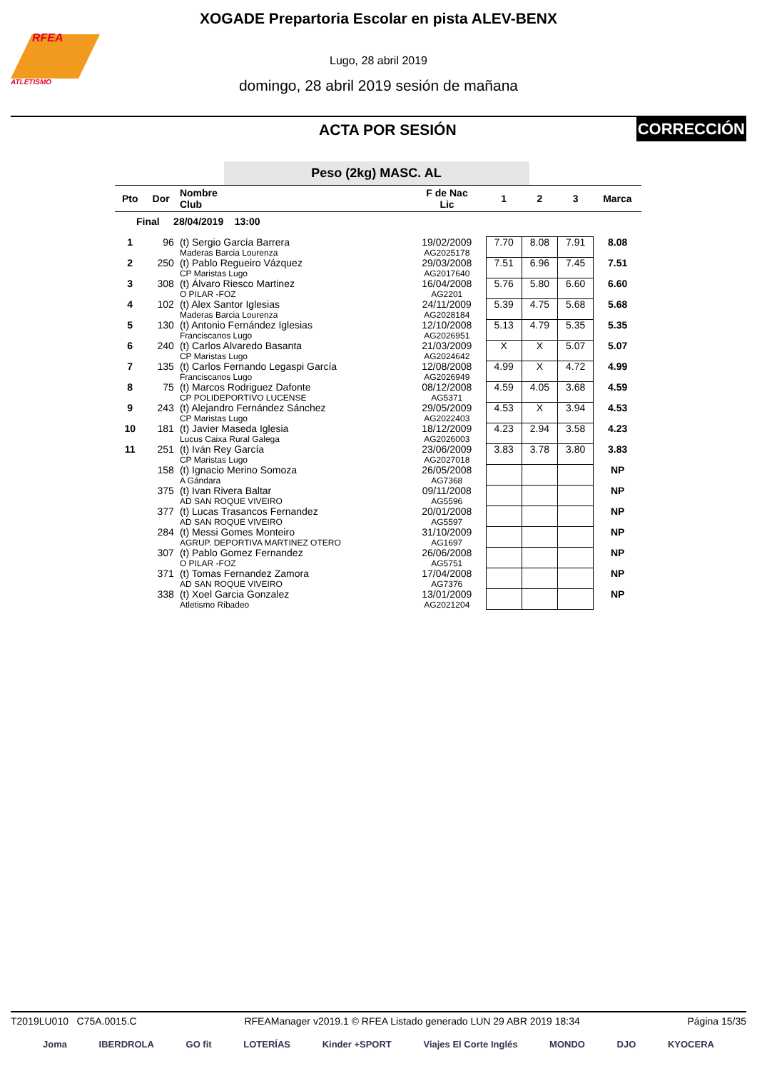RFEA
ATLETISMO
XOGADE Prepartoria Escolar en pista ALEV-BENX
Lugo, 28 abril 2019
domingo, 28 abril 2019 sesión de mañana
ACTA POR SESIÓN CORRECCIÓN
Peso (2kg) MASC. AL
| Pto | Dor | Nombre Club | F de Nac Lic | 1 | 2 | 3 | Marca |
| --- | --- | --- | --- | --- | --- | --- | --- |
| Final 28/04/2019 13:00 | | | | | | | |
| 1 | 96 | (t) Sergio García Barrera Maderas Barcia Lourenza | 19/02/2009 AG2025178 | 7.70 | 8.08 | 7.91 | 8.08 |
| 2 | 250 | (t) Pablo Regueiro Vázquez CP Maristas Lugo | 29/03/2008 AG2017640 | 7.51 | 6.96 | 7.45 | 7.51 |
| 3 | 308 | (t) Álvaro Riesco Martinez O PILAR -FOZ | 16/04/2008 AG2201 | 5.76 | 5.80 | 6.60 | 6.60 |
| 4 | 102 | (t) Alex Santor Iglesias Maderas Barcia Lourenza | 24/11/2009 AG2028184 | 5.39 | 4.75 | 5.68 | 5.68 |
| 5 | 130 | (t) Antonio Fernández Iglesias Franciscanos Lugo | 12/10/2008 AG2026951 | 5.13 | 4.79 | 5.35 | 5.35 |
| 6 | 240 | (t) Carlos Alvaredo Basanta CP Maristas Lugo | 21/03/2009 AG2024642 | X | X | 5.07 | 5.07 |
| 7 | 135 | (t) Carlos Fernando Legaspi García Franciscanos Lugo | 12/08/2008 AG2026949 | 4.99 | X | 4.72 | 4.99 |
| 8 | 75 | (t) Marcos Rodriguez Dafonte CP POLIDEPORTIVO LUCENSE | 08/12/2008 AG5371 | 4.59 | 4.05 | 3.68 | 4.59 |
| 9 | 243 | (t) Alejandro Fernández Sánchez CP Maristas Lugo | 29/05/2009 AG2022403 | 4.53 | X | 3.94 | 4.53 |
| 10 | 181 | (t) Javier Maseda Iglesia Lucus Caixa Rural Galega | 18/12/2009 AG2026003 | 4.23 | 2.94 | 3.58 | 4.23 |
| 11 | 251 | (t) Iván Rey García CP Maristas Lugo | 23/06/2009 AG2027018 | 3.83 | 3.78 | 3.80 | 3.83 |
| | 158 | (t) Ignacio Merino Somoza A Gándara | 26/05/2008 AG7368 | | | | NP |
| | 375 | (t) Ivan Rivera Baltar AD SAN ROQUE VIVEIRO | 09/11/2008 AG5596 | | | | NP |
| | 377 | (t) Lucas Trasancos Fernandez AD SAN ROQUE VIVEIRO | 20/01/2008 AG5597 | | | | NP |
| | 284 | (t) Messi Gomes Monteiro AGRUP. DEPORTIVA MARTINEZ OTERO | 31/10/2009 AG1697 | | | | NP |
| | 307 | (t) Pablo Gomez Fernandez O PILAR -FOZ | 26/06/2008 AG5751 | | | | NP |
| | 371 | (t) Tomas Fernandez Zamora AD SAN ROQUE VIVEIRO | 17/04/2008 AG7376 | | | | NP |
| | 338 | (t) Xoel Garcia Gonzalez Atletismo Ribadeo | 13/01/2009 AG2021204 | | | | NP |
T2019LU010 C75A.0015.C RFEAManager v2019.1 © RFEA Listado generado LUN 29 ABR 2019 18:34 Página 15/35
Joma IBERDROLA GO fit LOTERÍAS Kinder +SPORT Viajes El Corte Inglés MONDO DJO KYOCERA